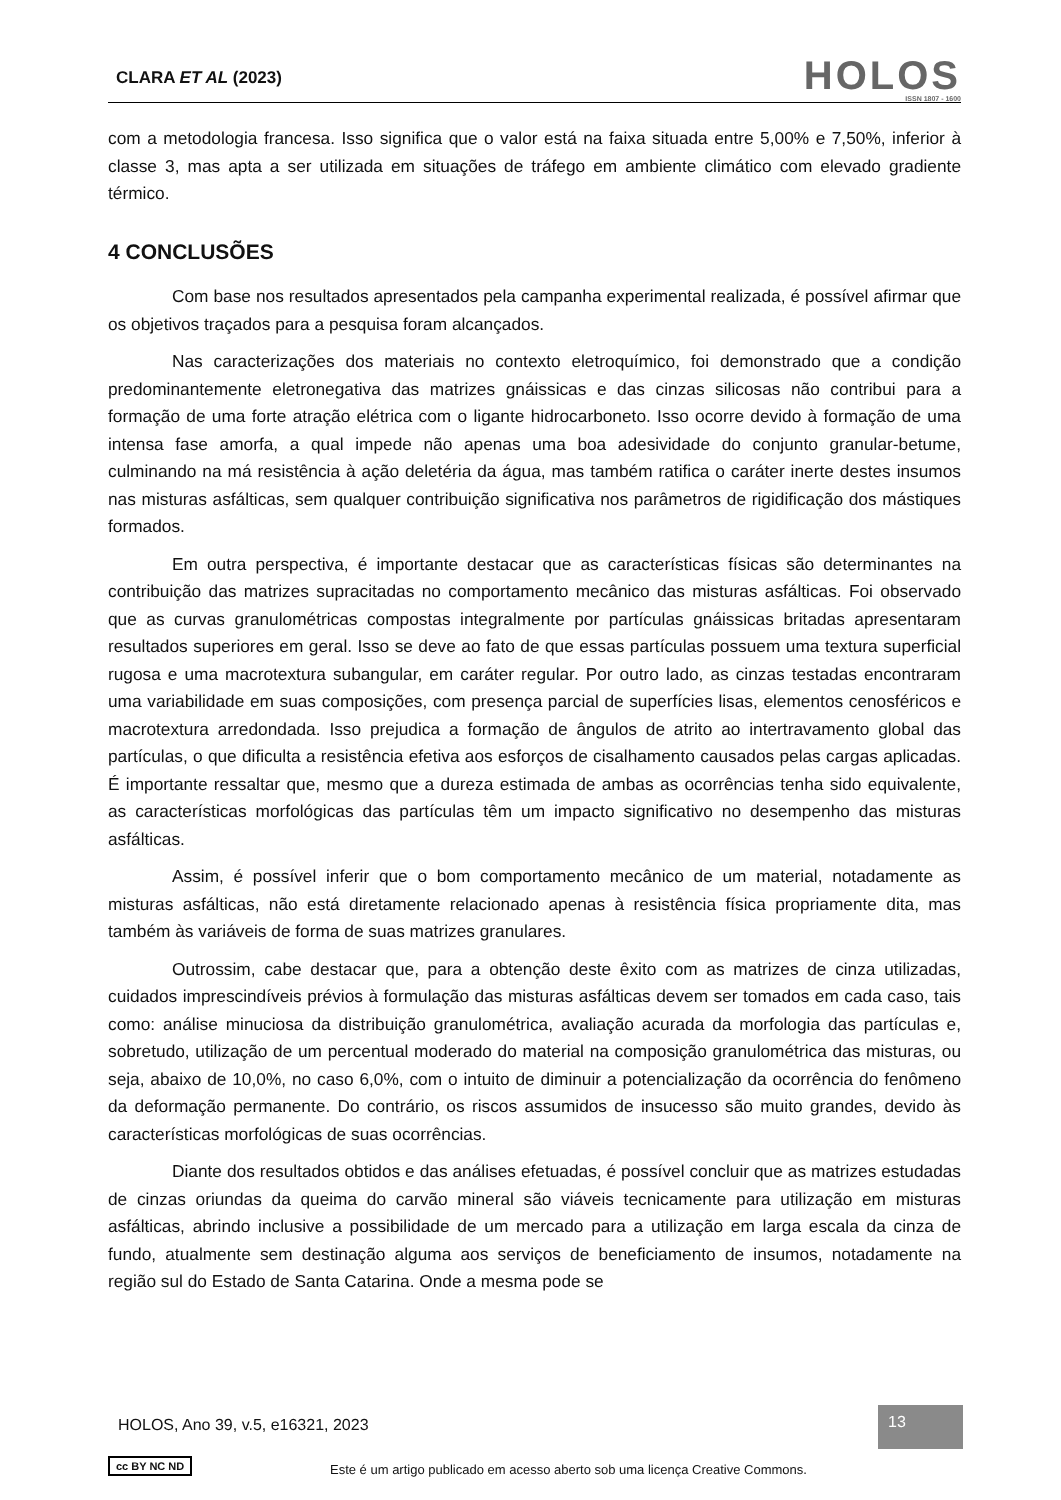CLARA ET AL (2023)
HOLOS
ISSN 1807 - 1600
com a metodologia francesa. Isso significa que o valor está na faixa situada entre 5,00% e 7,50%, inferior à classe 3, mas apta a ser utilizada em situações de tráfego em ambiente climático com elevado gradiente térmico.
4 CONCLUSÕES
Com base nos resultados apresentados pela campanha experimental realizada, é possível afirmar que os objetivos traçados para a pesquisa foram alcançados.
Nas caracterizações dos materiais no contexto eletroquímico, foi demonstrado que a condição predominantemente eletronegativa das matrizes gnáissicas e das cinzas silicosas não contribui para a formação de uma forte atração elétrica com o ligante hidrocarboneto. Isso ocorre devido à formação de uma intensa fase amorfa, a qual impede não apenas uma boa adesividade do conjunto granular-betume, culminando na má resistência à ação deletéria da água, mas também ratifica o caráter inerte destes insumos nas misturas asfálticas, sem qualquer contribuição significativa nos parâmetros de rigidificação dos mástiques formados.
Em outra perspectiva, é importante destacar que as características físicas são determinantes na contribuição das matrizes supracitadas no comportamento mecânico das misturas asfálticas. Foi observado que as curvas granulométricas compostas integralmente por partículas gnáissicas britadas apresentaram resultados superiores em geral. Isso se deve ao fato de que essas partículas possuem uma textura superficial rugosa e uma macrotextura subangular, em caráter regular. Por outro lado, as cinzas testadas encontraram uma variabilidade em suas composições, com presença parcial de superfícies lisas, elementos cenosféricos e macrotextura arredondada. Isso prejudica a formação de ângulos de atrito ao intertravamento global das partículas, o que dificulta a resistência efetiva aos esforços de cisalhamento causados pelas cargas aplicadas. É importante ressaltar que, mesmo que a dureza estimada de ambas as ocorrências tenha sido equivalente, as características morfológicas das partículas têm um impacto significativo no desempenho das misturas asfálticas.
Assim, é possível inferir que o bom comportamento mecânico de um material, notadamente as misturas asfálticas, não está diretamente relacionado apenas à resistência física propriamente dita, mas também às variáveis de forma de suas matrizes granulares.
Outrossim, cabe destacar que, para a obtenção deste êxito com as matrizes de cinza utilizadas, cuidados imprescindíveis prévios à formulação das misturas asfálticas devem ser tomados em cada caso, tais como: análise minuciosa da distribuição granulométrica, avaliação acurada da morfologia das partículas e, sobretudo, utilização de um percentual moderado do material na composição granulométrica das misturas, ou seja, abaixo de 10,0%, no caso 6,0%, com o intuito de diminuir a potencialização da ocorrência do fenômeno da deformação permanente. Do contrário, os riscos assumidos de insucesso são muito grandes, devido às características morfológicas de suas ocorrências.
Diante dos resultados obtidos e das análises efetuadas, é possível concluir que as matrizes estudadas de cinzas oriundas da queima do carvão mineral são viáveis tecnicamente para utilização em misturas asfálticas, abrindo inclusive a possibilidade de um mercado para a utilização em larga escala da cinza de fundo, atualmente sem destinação alguma aos serviços de beneficiamento de insumos, notadamente na região sul do Estado de Santa Catarina. Onde a mesma pode se
HOLOS, Ano 39, v.5, e16321, 2023
13
cc BY NC ND
Este é um artigo publicado em acesso aberto sob uma licença Creative Commons.